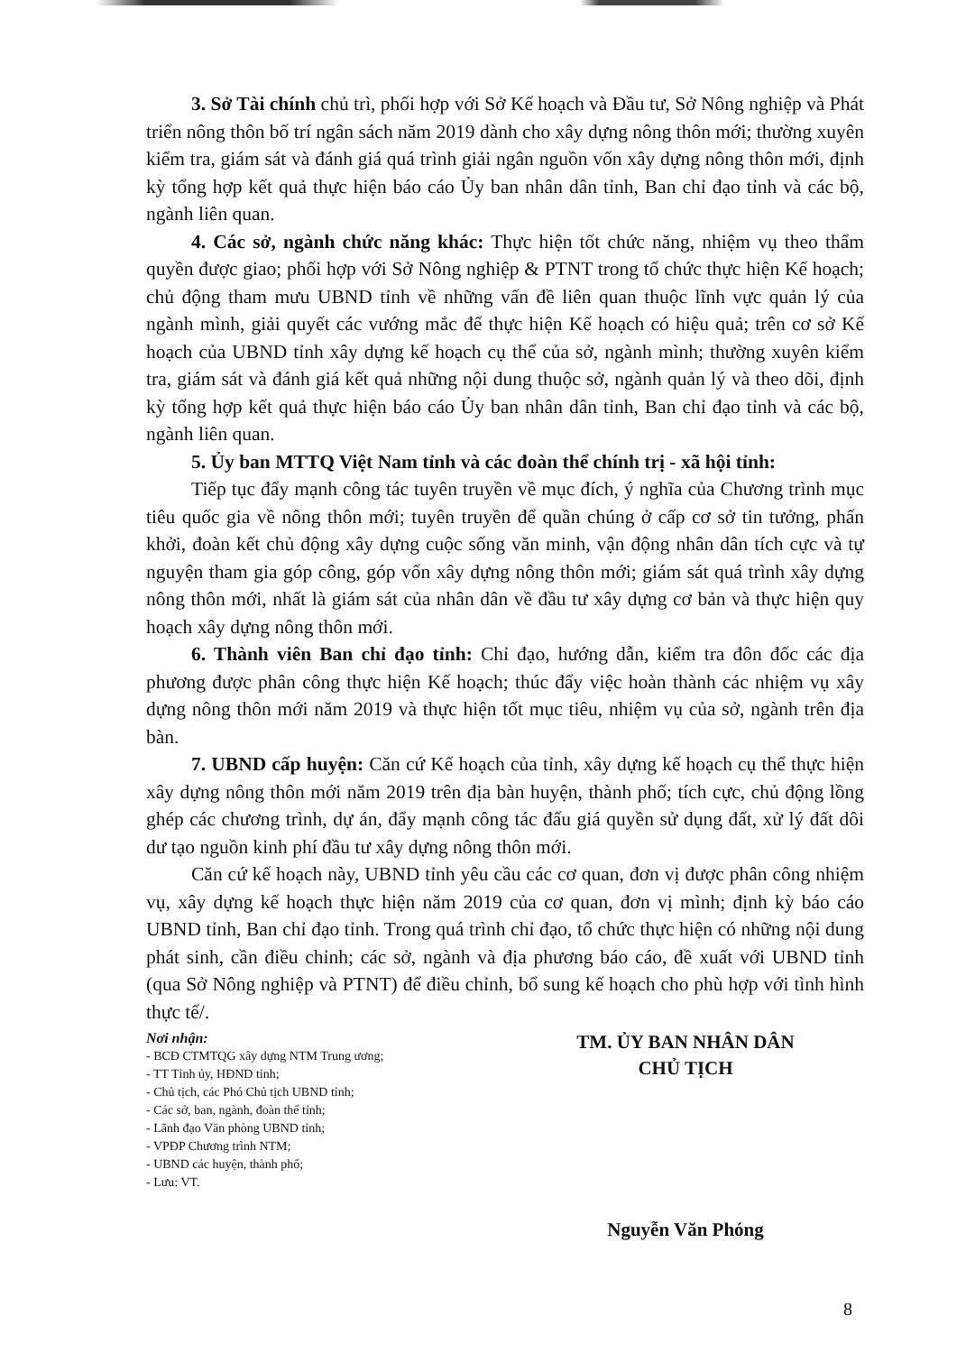3. Sở Tài chính chủ trì, phối hợp với Sở Kế hoạch và Đầu tư, Sở Nông nghiệp và Phát triển nông thôn bố trí ngân sách năm 2019 dành cho xây dựng nông thôn mới; thường xuyên kiểm tra, giám sát và đánh giá quá trình giải ngân nguồn vốn xây dựng nông thôn mới, định kỳ tổng hợp kết quả thực hiện báo cáo Ủy ban nhân dân tỉnh, Ban chỉ đạo tỉnh và các bộ, ngành liên quan.
4. Các sở, ngành chức năng khác: Thực hiện tốt chức năng, nhiệm vụ theo thẩm quyền được giao; phối hợp với Sở Nông nghiệp & PTNT trong tổ chức thực hiện Kế hoạch; chủ động tham mưu UBND tỉnh về những vấn đề liên quan thuộc lĩnh vực quản lý của ngành mình, giải quyết các vướng mắc để thực hiện Kế hoạch có hiệu quả; trên cơ sở Kế hoạch của UBND tỉnh xây dựng kế hoạch cụ thể của sở, ngành mình; thường xuyên kiểm tra, giám sát và đánh giá kết quả những nội dung thuộc sở, ngành quản lý và theo dõi, định kỳ tổng hợp kết quả thực hiện báo cáo Ủy ban nhân dân tỉnh, Ban chỉ đạo tỉnh và các bộ, ngành liên quan.
5. Ủy ban MTTQ Việt Nam tỉnh và các đoàn thể chính trị - xã hội tỉnh:
Tiếp tục đẩy mạnh công tác tuyên truyền về mục đích, ý nghĩa của Chương trình mục tiêu quốc gia về nông thôn mới; tuyên truyền để quần chúng ở cấp cơ sở tin tưởng, phấn khởi, đoàn kết chủ động xây dựng cuộc sống văn minh, vận động nhân dân tích cực và tự nguyện tham gia góp công, góp vốn xây dựng nông thôn mới; giám sát quá trình xây dựng nông thôn mới, nhất là giám sát của nhân dân về đầu tư xây dựng cơ bản và thực hiện quy hoạch xây dựng nông thôn mới.
6. Thành viên Ban chỉ đạo tỉnh: Chỉ đạo, hướng dẫn, kiểm tra đôn đốc các địa phương được phân công thực hiện Kế hoạch; thúc đẩy việc hoàn thành các nhiệm vụ xây dựng nông thôn mới năm 2019 và thực hiện tốt mục tiêu, nhiệm vụ của sở, ngành trên địa bàn.
7. UBND cấp huyện: Căn cứ Kế hoạch của tỉnh, xây dựng kế hoạch cụ thể thực hiện xây dựng nông thôn mới năm 2019 trên địa bàn huyện, thành phố; tích cực, chủ động lồng ghép các chương trình, dự án, đẩy mạnh công tác đấu giá quyền sử dụng đất, xử lý đất dôi dư tạo nguồn kinh phí đầu tư xây dựng nông thôn mới.
Căn cứ kế hoạch này, UBND tỉnh yêu cầu các cơ quan, đơn vị được phân công nhiệm vụ, xây dựng kế hoạch thực hiện năm 2019 của cơ quan, đơn vị mình; định kỳ báo cáo UBND tỉnh, Ban chỉ đạo tỉnh. Trong quá trình chỉ đạo, tổ chức thực hiện có những nội dung phát sinh, cần điều chỉnh; các sở, ngành và địa phương báo cáo, đề xuất với UBND tỉnh (qua Sở Nông nghiệp và PTNT) để điều chỉnh, bổ sung kế hoạch cho phù hợp với tình hình thực tế/.
Nơi nhận:
- BCĐ CTMTQG xây dựng NTM Trung ương;
- TT Tỉnh ủy, HĐND tỉnh;
- Chủ tịch, các Phó Chủ tịch UBND tỉnh;
- Các sở, ban, ngành, đoàn thể tỉnh;
- Lãnh đạo Văn phòng UBND tỉnh;
- VPĐP Chương trình NTM;
- UBND các huyện, thành phố;
- Lưu: VT.
TM. ỦY BAN NHÂN DÂN
CHỦ TỊCH
Nguyễn Văn Phóng
8